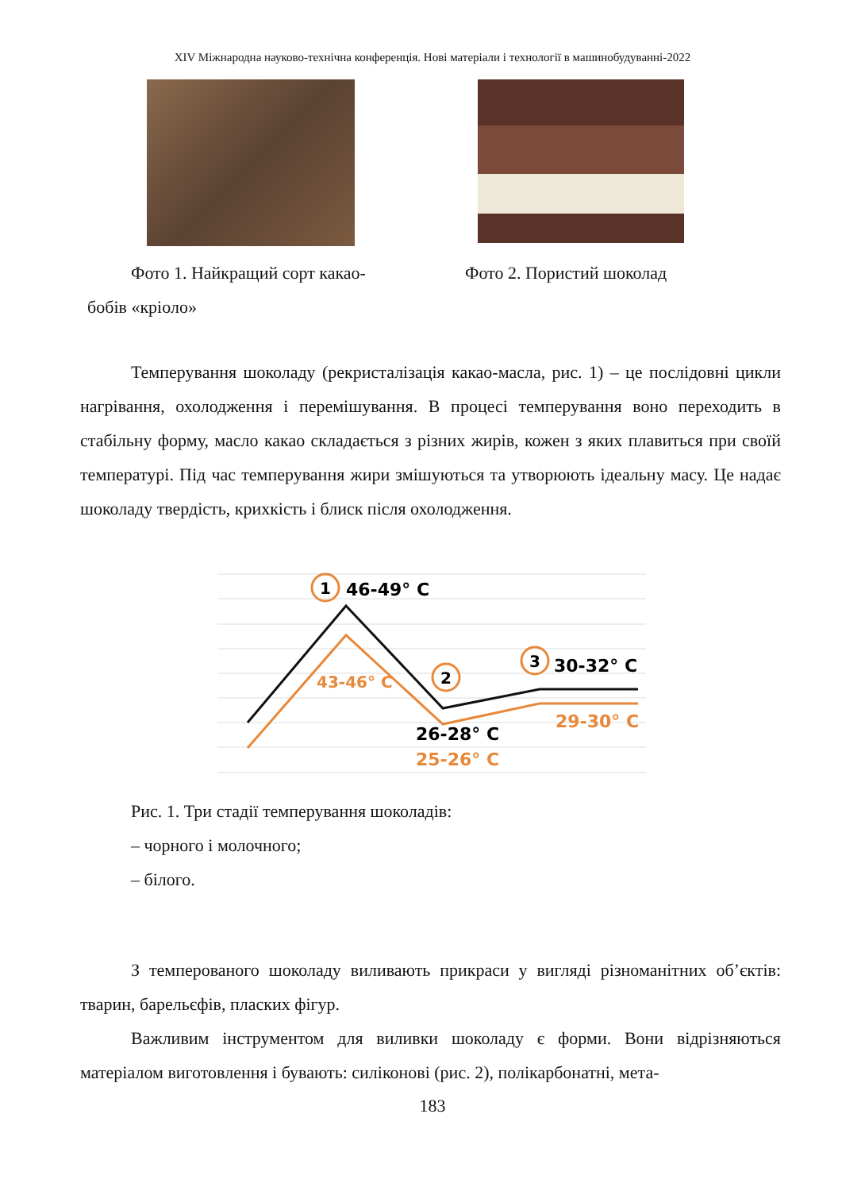XIV Міжнародна науково-технічна конференція. Нові матеріали і технології в машинобудуванні-2022
Фото 1. Найкращий сорт какао-
бобів «кріоло»
Фото 2. Пористий шоколад
Темперування шоколаду (рекристалізація какао-масла, рис. 1) – це послідо­вні цикли нагрівання, охолодження і перемішування. В процесі темперування во­но переходить в стабільну форму, масло какао складається з різних жирів, кожен з яких плавиться при своїй температурі. Під час темперування жири змішуються та утворюють ідеальну масу. Це надає шоколаду твердість, крихкість і блиск після охолодження.
1
46-49° C
43-46° C
2
26-28° C
25-26° C
3
30-32° C
29-30° C
Рис. 1. Три стадії темперування шоколадів:
– чорного і молочного;
– білого.
З темперованого шоколаду виливають прикраси у вигляді різноманітних об’єктів: тварин, барельєфів, пласких фігур.
Важливим інструментом для виливки шоколаду є форми. Вони відрізняють­ся матеріалом виготовлення і бувають: силіконові (рис. 2), полікарбонатні, мета-
183